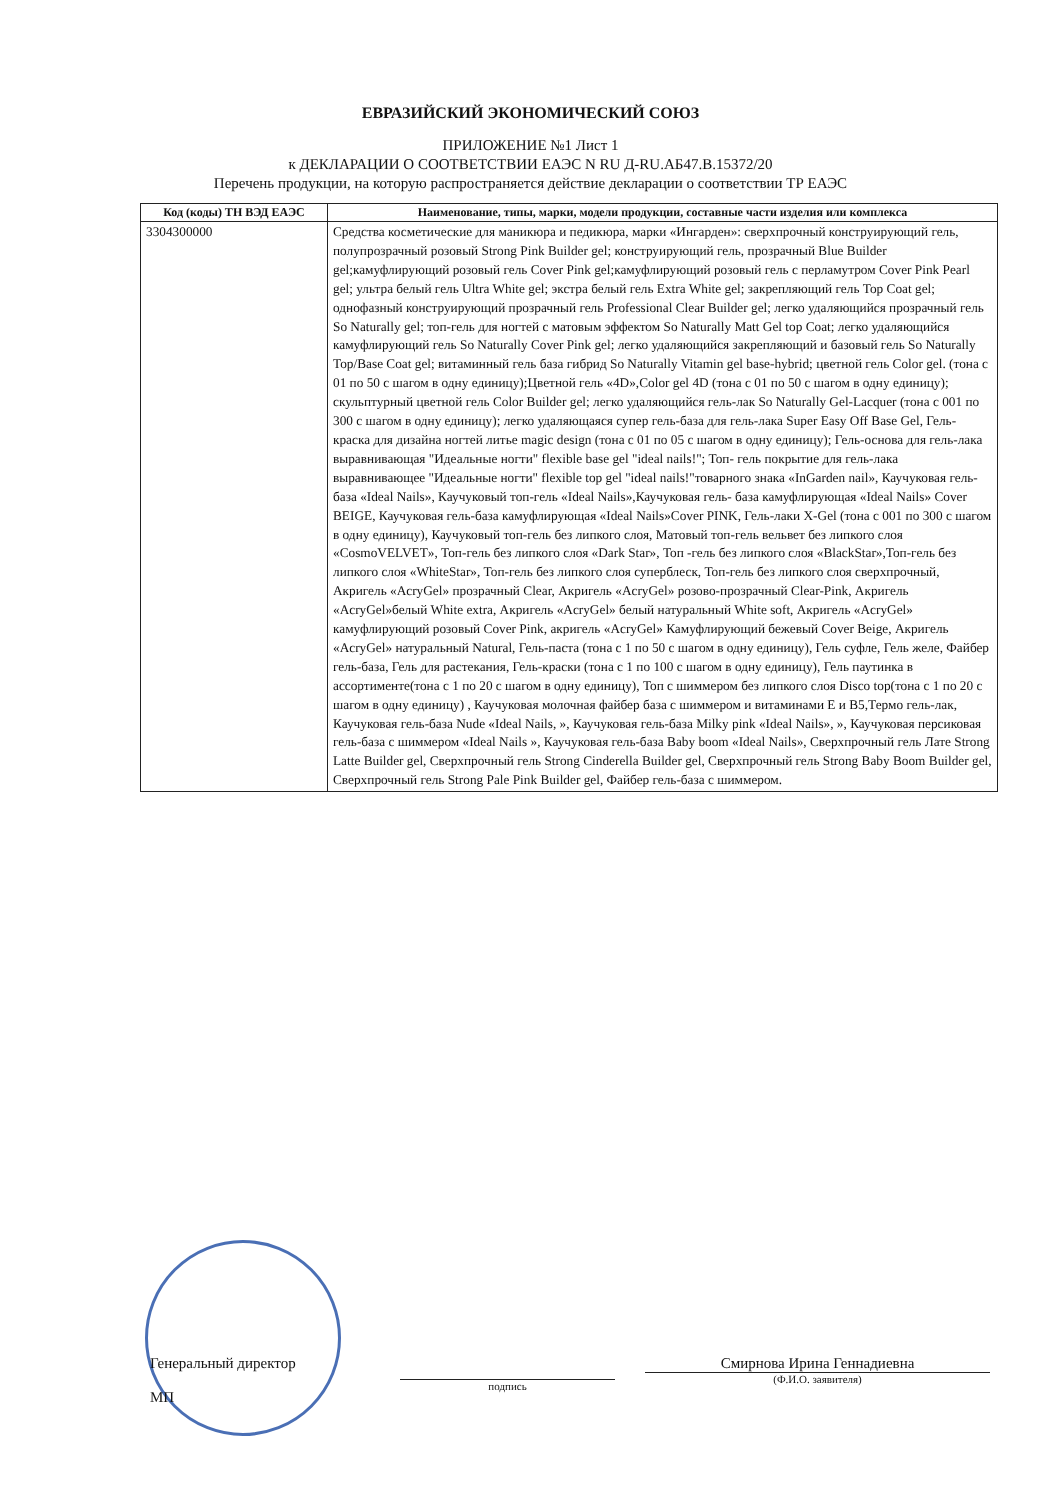ЕВРАЗИЙСКИЙ ЭКОНОМИЧЕСКИЙ СОЮЗ
ПРИЛОЖЕНИЕ №1 Лист 1
к ДЕКЛАРАЦИИ О СООТВЕТСТВИИ ЕАЭС N RU Д-RU.АБ47.В.15372/20
Перечень продукции, на которую распространяется действие декларации о соответствии ТР ЕАЭС
| Код (коды) ТН ВЭД ЕАЭС | Наименование, типы, марки, модели продукции, составные части изделия или комплекса |
| --- | --- |
| 3304300000 | Средства косметические для маникюра и педикюра, марки «Ингарден»: сверхпрочный конструирующий гель, полупрозрачный розовый Strong Pink Builder gel; конструирующий гель, прозрачный Blue Builder gel;камуфлирующий розовый гель Cover Pink gel;камуфлирующий розовый гель с перламутром Cover Pink Pearl gel; ультра белый гель Ultra White gel; экстра белый гель Extra White gel; закрепляющий гель Top Coat gel; однофазный конструирующий прозрачный гель Professional Clear Builder gel; легко удаляющийся прозрачный гель So Naturally gel; топ-гель для ногтей с матовым эффектом So Naturally Matt Gel top Coat; легко удаляющийся камуфлирующий гель So Naturally Cover Pink gel; легко удаляющийся закрепляющий и базовый гель So Naturally Top/Base Coat gel; витаминный гель база гибрид So Naturally Vitamin gel base-hybrid; цветной гель Color gel. (тона с 01 по 50 с шагом в одну единицу);Цветной гель «4D»,Color gel 4D (тона с 01 по 50 с шагом в одну единицу); скульптурный цветной гель Color Builder gel; легко удаляющийся гель-лак So Naturally Gel-Lacquer (тона с 001 по 300 с шагом в одну единицу); легко удаляющаяся супер гель-база для гель-лака Super Easy Off Base Gel, Гель-краска для дизайна ногтей литье magic design (тона с 01 по 05 с шагом в одну единицу); Гель-основа для гель-лака выравнивающая "Идеальные ногти" flexible base gel "ideal nails!"; Топ- гель покрытие для гель-лака выравнивающее "Идеальные ногти" flexible top gel "ideal nails!"товарного знака «InGarden nail», Каучуковая гель-база «Ideal Nails», Каучуковый топ-гель «Ideal Nails»,Каучуковая гель- база камуфлирующая «Ideal Nails» Cover BEIGE, Каучуковая гель-база камуфлирующая «Ideal Nails»Cover PINK, Гель-лаки X-Gel (тона с 001 по 300 с шагом в одну единицу), Каучуковый топ-гель без липкого слоя, Матовый топ-гель вельвет без липкого слоя «CosmoVELVET», Топ-гель без липкого слоя «Dark Star», Топ -гель без липкого слоя «BlackStar»,Топ-гель без липкого слоя «WhiteStar», Топ-гель без липкого слоя суперблеск, Топ-гель без липкого слоя сверхпрочный, Акригель «AcryGel» прозрачный Clear, Акригель «AcryGel» розово-прозрачный Clear-Pink, Акригель «AcryGel»белый White extra, Акригель «AcryGel» белый натуральный White soft, Акригель «AcryGel» камуфлирующий розовый Cover Pink, акригель «AcryGel» Камуфлирующий бежевый Cover Beige, Акригель «AcryGel» натуральный Natural, Гель-паста (тона с 1 по 50 с шагом в одну единицу), Гель суфле, Гель желе, Файбер гель-база, Гель для растекания, Гель-краски (тона с 1 по 100 с шагом в одну единицу), Гель паутинка в ассортименте(тона с 1 по 20 с шагом в одну единицу), Топ с шиммером без липкого слоя Disco top(тона с 1 по 20 с шагом в одну единицу) , Каучуковая молочная файбер база с шиммером и витаминами E и B5,Термо гель-лак, Каучуковая гель-база Nude «Ideal Nails, », Каучуковая гель-база Milky pink «Ideal Nails», », Каучуковая персиковая гель-база с шиммером «Ideal Nails », Каучуковая гель-база Baby boom «Ideal Nails», Сверхпрочный гель Лате Strong Latte Builder gel, Сверхпрочный гель Strong Cinderella Builder gel, Сверхпрочный гель Strong Baby Boom Builder gel, Сверхпрочный гель Strong Pale Pink Builder gel, Файбер гель-база с шиммером. |
Генеральный директор
МП
подпись
Смирнова Ирина Геннадиевна
(Ф.И.О. заявителя)